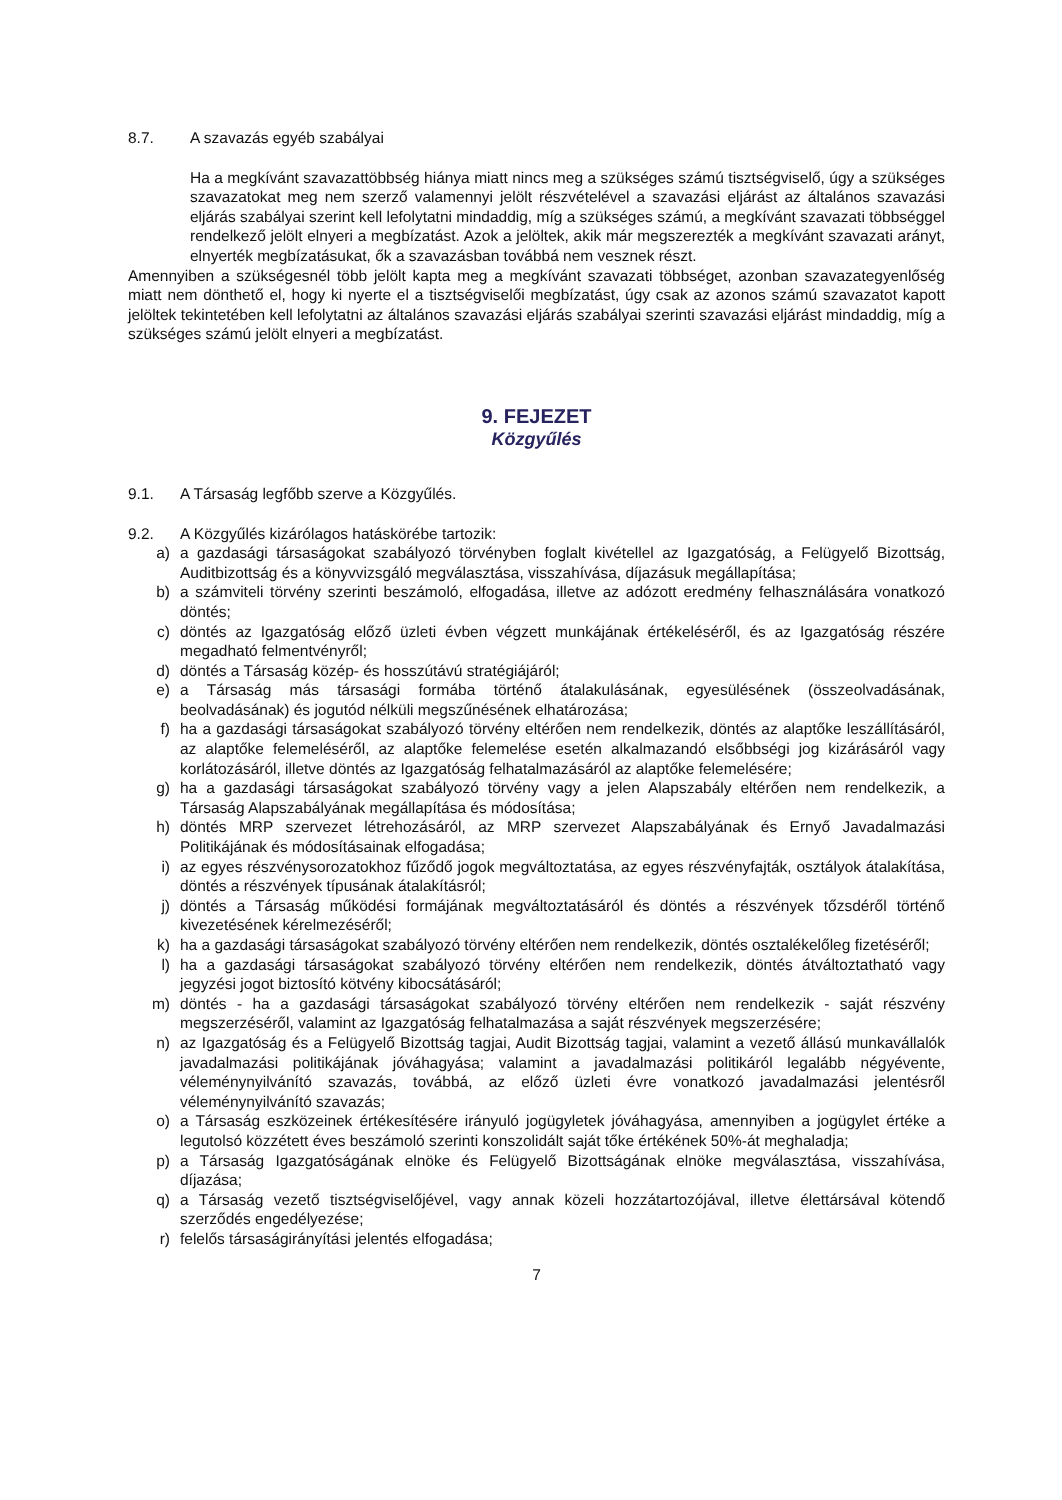8.7. A szavazás egyéb szabályai
Ha a megkívánt szavazattöbbség hiánya miatt nincs meg a szükséges számú tisztségviselő, úgy a szükséges szavazatokat meg nem szerző valamennyi jelölt részvételével a szavazási eljárást az általános szavazási eljárás szabályai szerint kell lefolytatni mindaddig, míg a szükséges számú, a megkívánt szavazati többséggel rendelkező jelölt elnyeri a megbízatást. Azok a jelöltek, akik már megszerezték a megkívánt szavazati arányt, elnyerték megbízatásukat, ők a szavazásban továbbá nem vesznek részt.
Amennyiben a szükségesnél több jelölt kapta meg a megkívánt szavazati többséget, azonban szavazategyenlőség miatt nem dönthető el, hogy ki nyerte el a tisztségviselői megbízatást, úgy csak az azonos számú szavazatot kapott jelöltek tekintetében kell lefolytatni az általános szavazási eljárás szabályai szerinti szavazási eljárást mindaddig, míg a szükséges számú jelölt elnyeri a megbízatást.
9. FEJEZET
Közgyűlés
9.1. A Társaság legfőbb szerve a Közgyűlés.
9.2. A Közgyűlés kizárólagos hatáskörébe tartozik:
a) a gazdasági társaságokat szabályozó törvényben foglalt kivétellel az Igazgatóság, a Felügyelő Bizottság, Auditbizottság és a könyvvizsgáló megválasztása, visszahívása, díjazásuk megállapítása;
b) a számviteli törvény szerinti beszámoló, elfogadása, illetve az adózott eredmény felhasználására vonatkozó döntés;
c) döntés az Igazgatóság előző üzleti évben végzett munkájának értékeléséről, és az Igazgatóság részére megadható felmentvényről;
d) döntés a Társaság közép- és hosszútávú stratégiájáról;
e) a Társaság más társasági formába történő átalakulásának, egyesülésének (összeolvadásának, beolvadásának) és jogutód nélküli megszűnésének elhatározása;
f) ha a gazdasági társaságokat szabályozó törvény eltérően nem rendelkezik, döntés az alaptőke leszállításáról, az alaptőke felemeléséről, az alaptőke felemelése esetén alkalmazandó elsőbbségi jog kizárásáról vagy korlátozásáról, illetve döntés az Igazgatóság felhatalmazásáról az alaptőke felemelésére;
g) ha a gazdasági társaságokat szabályozó törvény vagy a jelen Alapszabály eltérően nem rendelkezik, a Társaság Alapszabályának megállapítása és módosítása;
h) döntés MRP szervezet létrehozásáról, az MRP szervezet Alapszabályának és Ernyő Javadalmazási Politikájának és módosításainak elfogadása;
i) az egyes részvénysorozatokhoz fűződő jogok megváltoztatása, az egyes részvényfajták, osztályok átalakítása, döntés a részvények típusának átalakításról;
j) döntés a Társaság működési formájának megváltoztatásáról és döntés a részvények tőzsdéről történő kivezetésének kérelmezéséről;
k) ha a gazdasági társaságokat szabályozó törvény eltérően nem rendelkezik, döntés osztalékelőleg fizetéséről;
l) ha a gazdasági társaságokat szabályozó törvény eltérően nem rendelkezik, döntés átváltoztatható vagy jegyzési jogot biztosító kötvény kibocsátásáról;
m) döntés - ha a gazdasági társaságokat szabályozó törvény eltérően nem rendelkezik - saját részvény megszerzéséről, valamint az Igazgatóság felhatalmazása a saját részvények megszerzésére;
n) az Igazgatóság és a Felügyelő Bizottság tagjai, Audit Bizottság tagjai, valamint a vezető állású munkavállalók javadalmazási politikájának jóváhagyása; valamint a javadalmazási politikáról legalább négyévente, véleménynyilvánító szavazás, továbbá, az előző üzleti évre vonatkozó javadalmazási jelentésről véleménynyilvánító szavazás;
o) a Társaság eszközeinek értékesítésére irányuló jogügyletek jóváhagyása, amennyiben a jogügylet értéke a legutolsó közzétett éves beszámoló szerinti konszolidált saját tőke értékének 50%-át meghaladja;
p) a Társaság Igazgatóságának elnöke és Felügyelő Bizottságának elnöke megválasztása, visszahívása, díjazása;
q) a Társaság vezető tisztségviselőjével, vagy annak közeli hozzátartozójával, illetve élettársával kötendő szerződés engedélyezése;
r) felelős társaságirányítási jelentés elfogadása;
7